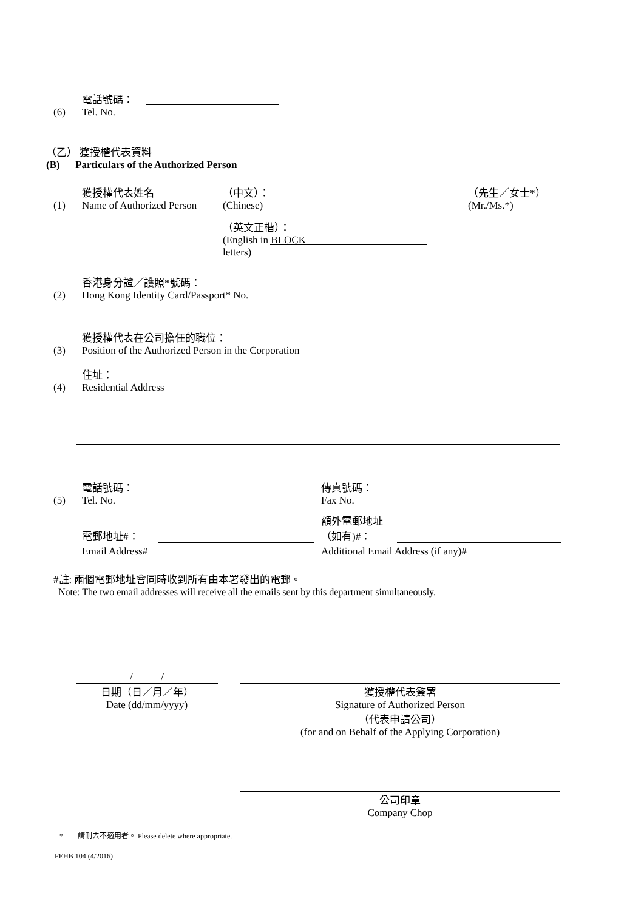(6)
電話號碼：
Tel. No.
（乙） 獲授權代表資料
(B) Particulars of the Authorized Person
(1)
獲授權代表姓名
Name of Authorized Person
（中文）：
(Chinese)
（先生／女士*）
(Mr./Ms.*)
（英文正楷）：
(English in BLOCK letters)
(2)
香港身分證／護照*號碼：
Hong Kong Identity Card/Passport* No.
(3)
獲授權代表在公司擔任的職位：
Position of the Authorized Person in the Corporation
(4)
住址：
Residential Address
(5)
電話號碼：
Tel. No.
傳真號碼：
Fax No.
電郵地址#：
額外電郵地址
（如有)#：
Email Address#
Additional Email Address (if any)#
#註: 兩個電郵地址會同時收到所有由本署發出的電郵。
Note: The two email addresses will receive all the emails sent by this department simultaneously.
/ /
日期（日／月／年）
Date (dd/mm/yyyy)
獲授權代表簽署
Signature of Authorized Person
（代表申請公司）
(for and on Behalf of the Applying Corporation)
公司印章
Company Chop
* 請刪去不適用者。 Please delete where appropriate.
FEHB 104 (4/2016)